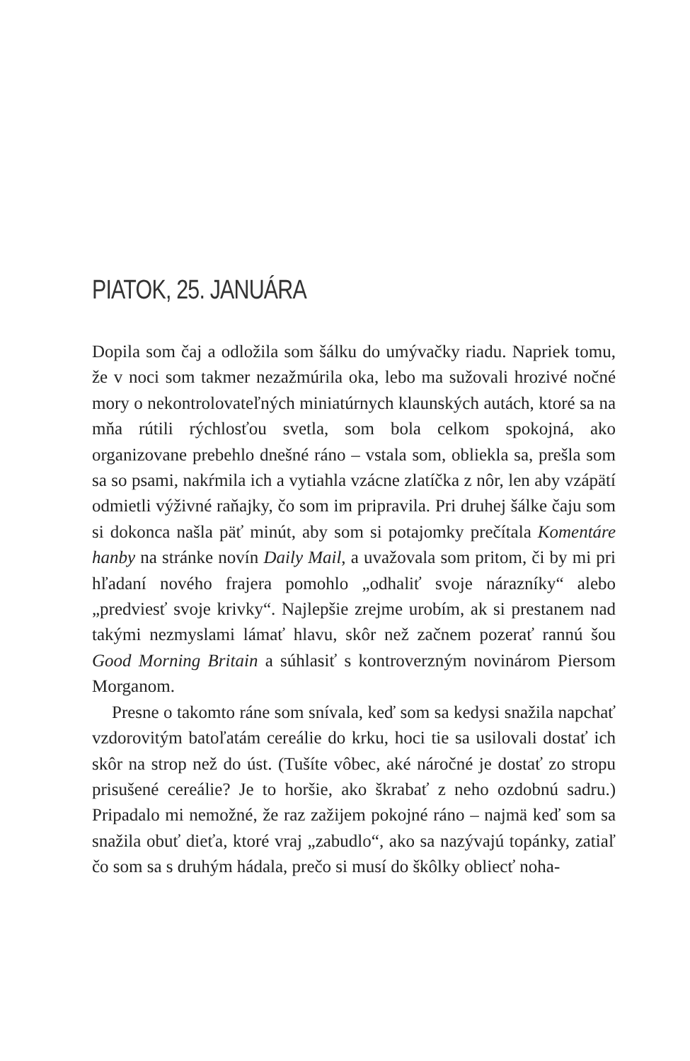PIATOK, 25. JANUÁRA
Dopila som čaj a odložila som šálku do umývačky riadu. Napriek tomu, že v noci som takmer nezažmúrila oka, lebo ma sužovali hrozivé nočné mory o nekontrolovateľných miniatúrnych klaunských autách, ktoré sa na mňa rútili rýchlosťou svetla, som bola celkom spokojná, ako organizovane prebehlo dnešné ráno – vstala som, obliekla sa, prešla som sa so psami, nakŕmila ich a vytiahla vzácne zlatíčka z nôr, len aby vzápätí odmietli výživné raňajky, čo som im pripravila. Pri druhej šálke čaju som si dokonca našla päť minút, aby som si potajomky prečítala Komentáre hanby na stránke novín Daily Mail, a uvažovala som pritom, či by mi pri hľadaní nového frajera pomohlo „odhaliť svoje nárazníky“ alebo „predviesť svoje krivky“. Najlepšie zrejme urobím, ak si prestanem nad takými nezmyslami lámať hlavu, skôr než začnem pozerať rannú šou Good Morning Britain a súhlasiť s kontroverzným novinárom Piersom Morganom.
Presne o takomto ráne som snívala, keď som sa kedysi snažila napchať vzdorovitým batoľatám cereálie do krku, hoci tie sa usilovali dostať ich skôr na strop než do úst. (Tušíte vôbec, aké náročné je dostať zo stropu prisušené cereálie? Je to horšie, ako škrabať z neho ozdobnú sadru.) Pripadalo mi nemožné, že raz zažijem pokojné ráno – najmä keď som sa snažila obuť dieťa, ktoré vraj „zabudlo“, ako sa nazývajú topánky, zatiaľ čo som sa s druhým hádala, prečo si musí do škôlky obliecť noha-